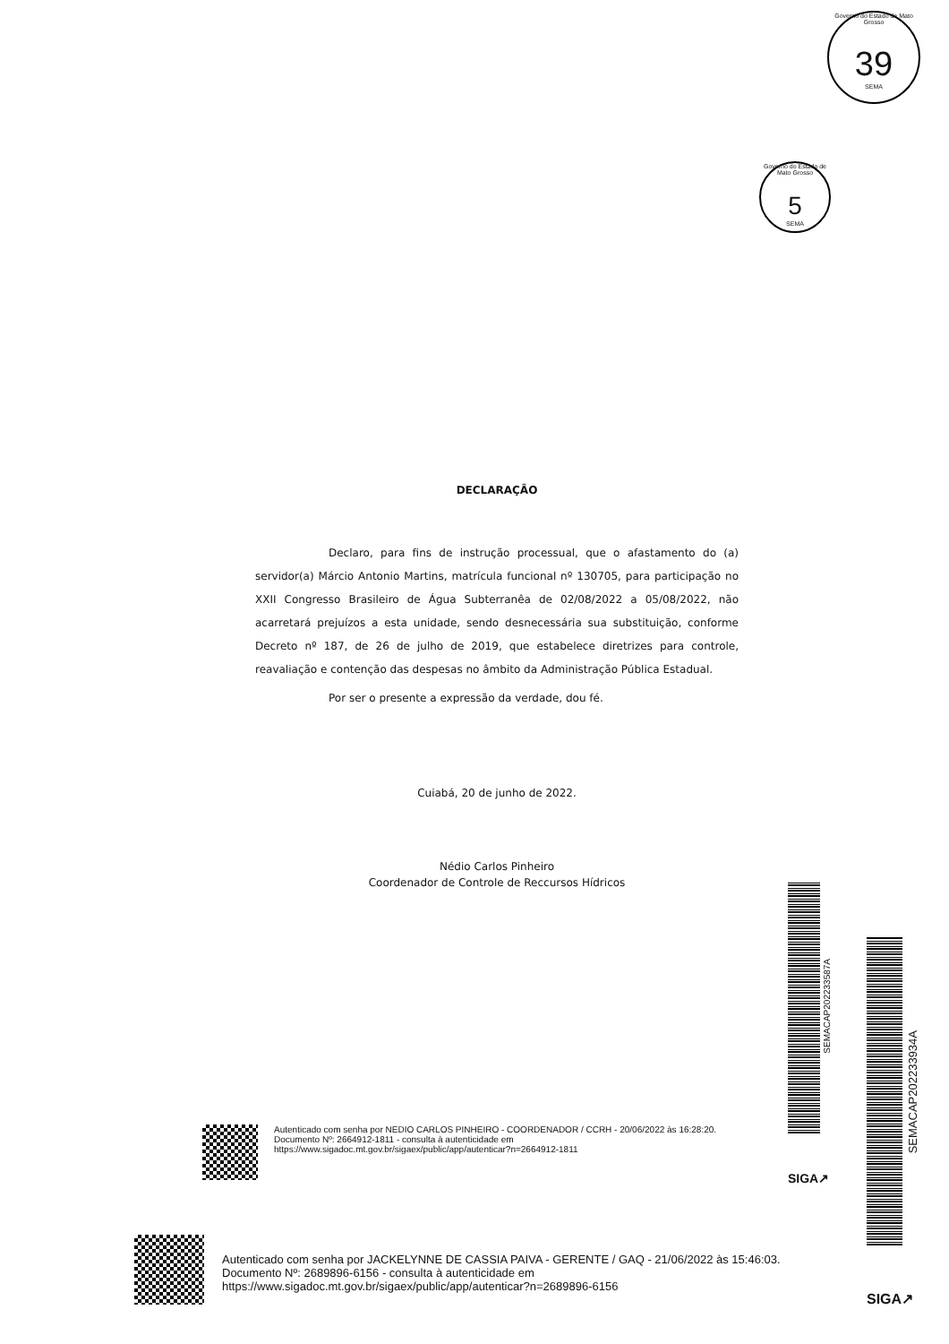Governo do Estado de Mato Grosso
39
SEMA
Governo do Estado de Mato Grosso
5
SEMA
DECLARAÇÃO
Declaro, para fins de instrução processual, que o afastamento do (a) servidor(a) Márcio Antonio Martins, matrícula funcional nº 130705, para participação no XXII Congresso Brasileiro de Água Subterranêa de 02/08/2022 a 05/08/2022, não acarretará prejuízos a esta unidade, sendo desnecessária sua substituição, conforme Decreto nº 187, de 26 de julho de 2019, que estabelece diretrizes para controle, reavaliação e contenção das despesas no âmbito da Administração Pública Estadual.
Por ser o presente a expressão da verdade, dou fé.
Cuiabá, 20 de junho de 2022.
Nédio Carlos Pinheiro
Coordenador de Controle de Reccursos Hídricos
SEMACAP202233587A
SEMACAP202233934A
Autenticado com senha por NEDIO CARLOS PINHEIRO - COORDENADOR / CCRH - 20/06/2022 às 16:28:20.
Documento Nº: 2664912-1811 - consulta à autenticidade em
https://www.sigadoc.mt.gov.br/sigaex/public/app/autenticar?n=2664912-1811
SIGA↗
Autenticado com senha por JACKELYNNE DE CASSIA PAIVA - GERENTE / GAQ - 21/06/2022 às 15:46:03.
Documento Nº: 2689896-6156 - consulta à autenticidade em
https://www.sigadoc.mt.gov.br/sigaex/public/app/autenticar?n=2689896-6156
SIGA↗